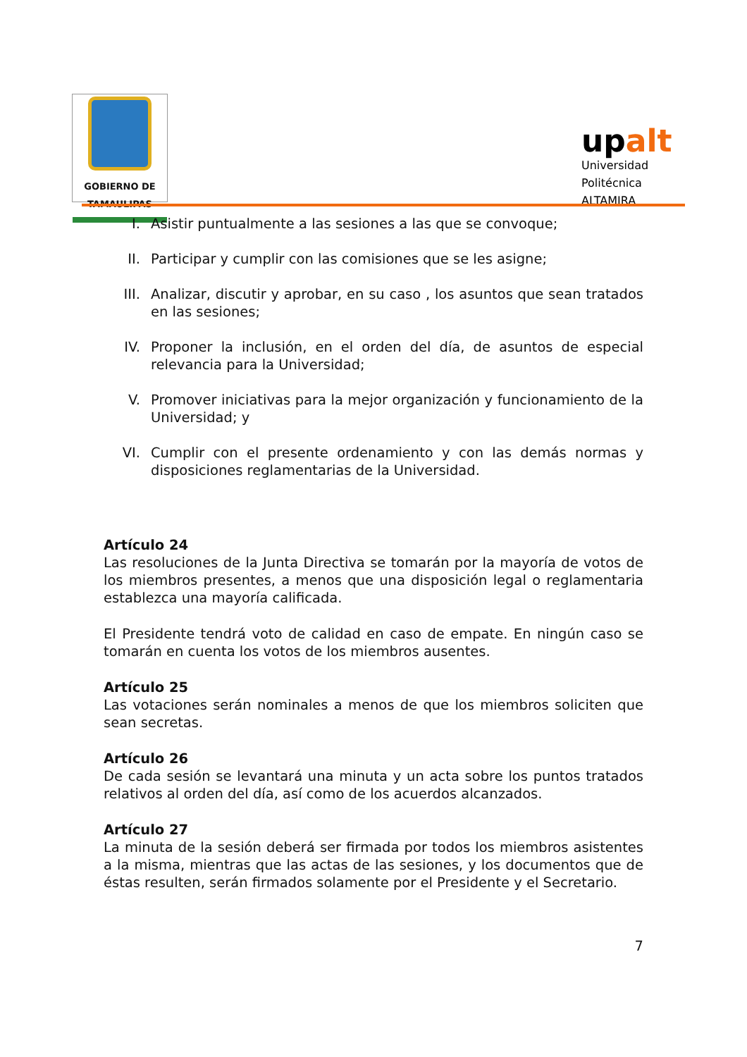GOBIERNO DE
TAMAULIPAS
upalt
Universidad Politécnica
ALTAMIRA
I. Asistir puntualmente a las sesiones a las que se convoque;
II. Participar y cumplir con las comisiones que se les asigne;
III. Analizar, discutir y aprobar, en su caso , los asuntos que sean tratados en las sesiones;
IV. Proponer la inclusión, en el orden del día, de asuntos de especial relevancia para la Universidad;
V. Promover iniciativas para la mejor organización y funcionamiento de la Universidad; y
VI. Cumplir con el presente ordenamiento y con las demás normas y disposiciones reglamentarias de la Universidad.
Artículo 24
Las resoluciones de la Junta Directiva se tomarán por la mayoría de votos de los miembros presentes, a menos que una disposición legal o reglamentaria establezca una mayoría calificada.
El Presidente tendrá voto de calidad en caso de empate. En ningún caso se tomarán en cuenta los votos de los miembros ausentes.
Artículo 25
Las votaciones serán nominales a menos de que los miembros soliciten que sean secretas.
Artículo 26
De cada sesión se levantará una minuta y un acta sobre los puntos tratados relativos al orden del día, así como de los acuerdos alcanzados.
Artículo 27
La minuta de la sesión deberá ser firmada por todos los miembros asistentes a la misma, mientras que las actas de las sesiones, y los documentos que de éstas resulten, serán firmados solamente por el Presidente y el Secretario.
7